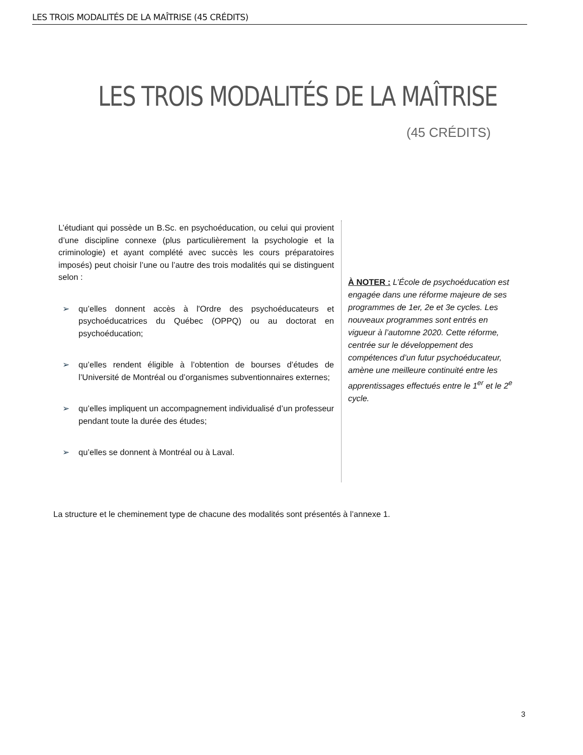LES TROIS MODALITÉS DE LA MAÎTRISE (45 CRÉDITS)
LES TROIS MODALITÉS DE LA MAÎTRISE
(45 CRÉDITS)
L’étudiant qui possède un B.Sc. en psychoéducation, ou celui qui provient d’une discipline connexe (plus particulièrement la psychologie et la criminologie) et ayant complété avec succès les cours préparatoires imposés) peut choisir l’une ou l’autre des trois modalités qui se distinguent selon :
➢ qu’elles donnent accès à l'Ordre des psychoéducateurs et psychoéducatrices du Québec (OPPQ) ou au doctorat en psychoéducation;
➢ qu’elles rendent éligible à l’obtention de bourses d’études de l’Université de Montréal ou d’organismes subventionnaires externes;
➢ qu’elles impliquent un accompagnement individualisé d’un professeur pendant toute la durée des études;
➢ qu’elles se donnent à Montréal ou à Laval.
À NOTER : L’École de psychoéducation est engagée dans une réforme majeure de ses programmes de 1er, 2e et 3e cycles. Les nouveaux programmes sont entrés en vigueur à l’automne 2020. Cette réforme, centrée sur le développement des compétences d’un futur psychoéducateur, amène une meilleure continuité entre les apprentissages effectués entre le 1<sup>er</sup> et le 2<sup>e</sup> cycle.
La structure et le cheminement type de chacune des modalités sont présentés à l’annexe 1.
3